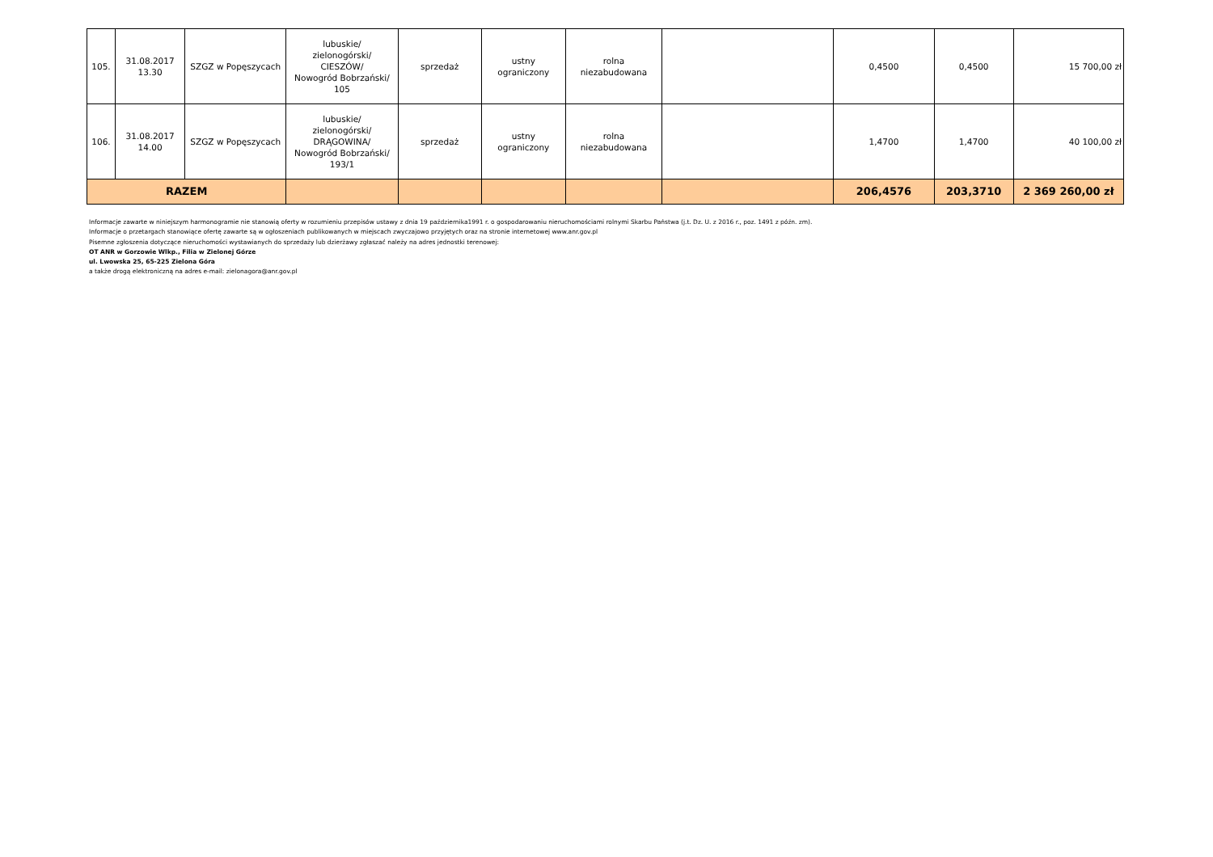| 105. | 31.08.2017 13.30 | SZGZ w Popęszycach | lubuskie/ zielonogórski/ CIESZÓW/ Nowogród Bobrzański/ 105 | sprzedaż | ustny ograniczony | rolna niezabudowana | | 0,4500 | 0,4500 | 15 700,00 zł |
| 106. | 31.08.2017 14.00 | SZGZ w Popęszycach | lubuskie/ zielonogórski/ DRĄGOWINA/ Nowogród Bobrzański/ 193/1 | sprzedaż | ustny ograniczony | rolna niezabudowana | | 1,4700 | 1,4700 | 40 100,00 zł |
| RAZEM | | | | | | | | 206,4576 | 203,3710 | 2 369 260,00 zł |
Informacje zawarte w niniejszym harmonogramie nie stanowią oferty w rozumieniu przepisów ustawy z dnia 19 października1991 r. o gospodarowaniu nieruchomościami rolnymi Skarbu Państwa (j.t. Dz. U. z 2016 r., poz. 1491 z późn. zm).
Informacje o przetargach stanowiące ofertę zawarte są w ogłoszeniach publikowanych w miejscach zwyczajowo przyjętych oraz na stronie internetowej www.anr.gov.pl
Pisemne zgłoszenia dotyczące nieruchomości wystawianych do sprzedaży lub dzierżawy zgłaszać należy na adres jednostki terenowej:
OT ANR w Gorzowie Wlkp., Filia w Zielonej Górze
ul. Lwowska 25, 65-225 Zielona Góra
a także drogą elektroniczną na adres e-mail: zielonagora@anr.gov.pl